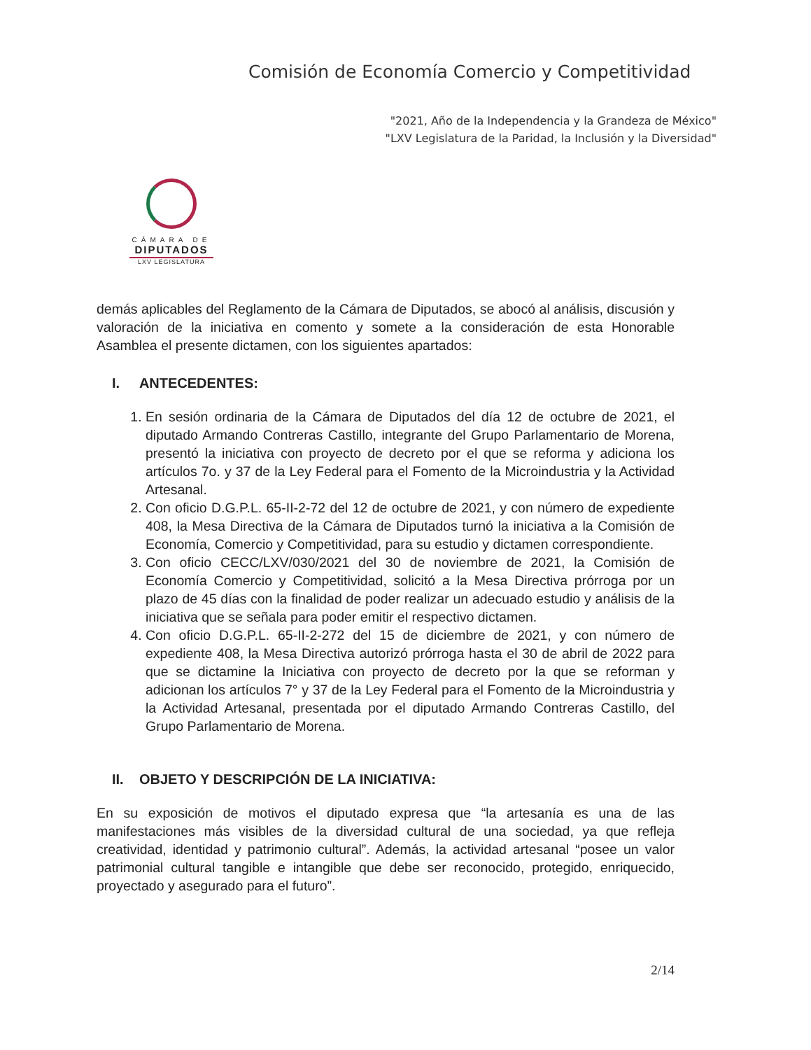Comisión de Economía Comercio y Competitividad
"2021, Año de la Independencia y la Grandeza de México"
"LXV Legislatura de la Paridad, la Inclusión y la Diversidad"
CÁMARA DE
DIPUTADOS
LXV LEGISLATURA
demás aplicables del Reglamento de la Cámara de Diputados, se abocó al análisis, discusión y valoración de la iniciativa en comento y somete a la consideración de esta Honorable Asamblea el presente dictamen, con los siguientes apartados:
I. ANTECEDENTES:
1. En sesión ordinaria de la Cámara de Diputados del día 12 de octubre de 2021, el diputado Armando Contreras Castillo, integrante del Grupo Parlamentario de Morena, presentó la iniciativa con proyecto de decreto por el que se reforma y adiciona los artículos 7o. y 37 de la Ley Federal para el Fomento de la Microindustria y la Actividad Artesanal.
2. Con oficio D.G.P.L. 65-II-2-72 del 12 de octubre de 2021, y con número de expediente 408, la Mesa Directiva de la Cámara de Diputados turnó la iniciativa a la Comisión de Economía, Comercio y Competitividad, para su estudio y dictamen correspondiente.
3. Con oficio CECC/LXV/030/2021 del 30 de noviembre de 2021, la Comisión de Economía Comercio y Competitividad, solicitó a la Mesa Directiva prórroga por un plazo de 45 días con la finalidad de poder realizar un adecuado estudio y análisis de la iniciativa que se señala para poder emitir el respectivo dictamen.
4. Con oficio D.G.P.L. 65-II-2-272 del 15 de diciembre de 2021, y con número de expediente 408, la Mesa Directiva autorizó prórroga hasta el 30 de abril de 2022 para que se dictamine la Iniciativa con proyecto de decreto por la que se reforman y adicionan los artículos 7° y 37 de la Ley Federal para el Fomento de la Microindustria y la Actividad Artesanal, presentada por el diputado Armando Contreras Castillo, del Grupo Parlamentario de Morena.
II. OBJETO Y DESCRIPCIÓN DE LA INICIATIVA:
En su exposición de motivos el diputado expresa que “la artesanía es una de las manifestaciones más visibles de la diversidad cultural de una sociedad, ya que refleja creatividad, identidad y patrimonio cultural”. Además, la actividad artesanal “posee un valor patrimonial cultural tangible e intangible que debe ser reconocido, protegido, enriquecido, proyectado y asegurado para el futuro”.
2/14